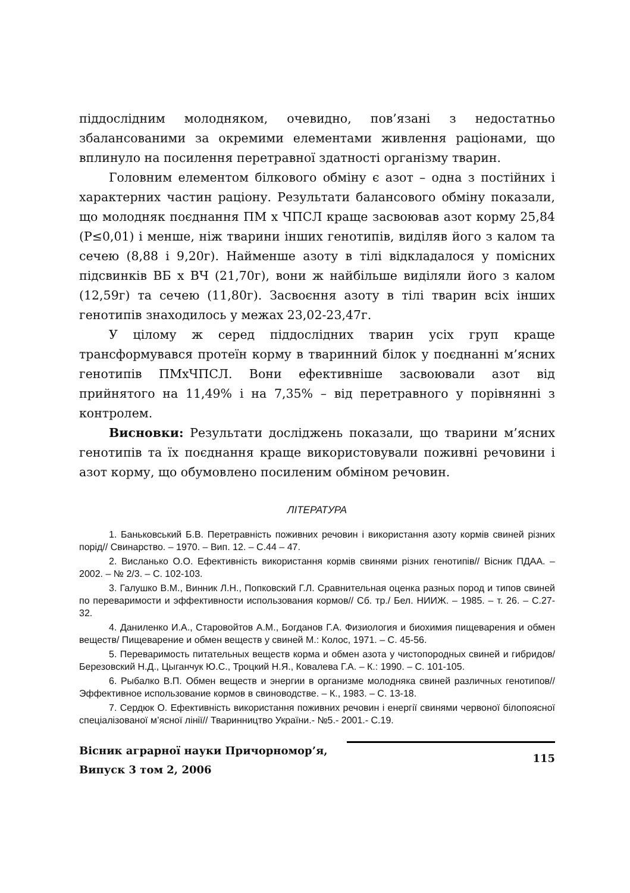піддослідним молодняком, очевидно, пов’язані з недостатньо збалансованими за окремими елементами живлення раціонами, що вплинуло на посилення перетравної здатності організму тварин.
Головним елементом білкового обміну є азот – одна з постійних і характерних частин раціону. Результати балансового обміну показали, що молодняк поєднання ПМ х ЧПСЛ краще засвоював азот корму 25,84 (Р≤0,01) і менше, ніж тварини інших генотипів, виділяв його з калом та сечею (8,88 і 9,20г). Найменше азоту в тілі відкладалося у помісних підсвинків ВБ х ВЧ (21,70г), вони ж найбільше виділяли його з калом (12,59г) та сечею (11,80г). Засвоєння азоту в тілі тварин всіх інших генотипів знаходилось у межах 23,02-23,47г.
У цілому ж серед піддослідних тварин усіх груп краще трансформувався протеїн корму в тваринний білок у поєднанні м’ясних генотипів ПМхЧПСЛ. Вони ефективніше засвоювали азот від прийнятого на 11,49% і на 7,35% – від перетравного у порівнянні з контролем.
Висновки: Результати досліджень показали, що тварини м’ясних генотипів та їх поєднання краще використовували поживні речовини і азот корму, що обумовлено посиленим обміном речовин.
ЛІТЕРАТУРА
1. Баньковський Б.В. Перетравність поживних речовин і використання азоту кормів свиней різних порід// Свинарство. – 1970. – Вип. 12. – С.44 – 47.
2. Висланько О.О. Ефективність використання кормів свинями різних генотипів// Вісник ПДАА. – 2002. – № 2/3. – С. 102-103.
3. Галушко В.М., Винник Л.Н., Попковский Г.Л. Сравнительная оценка разных пород и типов свиней по переваримости и эффективности использования кормов// Сб. тр./ Бел. НИИЖ. – 1985. – т. 26. – С.27-32.
4. Даниленко И.А., Старовойтов А.М., Богданов Г.А. Физиология и биохимия пищеварения и обмен веществ/ Пищеварение и обмен веществ у свиней М.: Колос, 1971. – С. 45-56.
5. Переваримость питательных веществ корма и обмен азота у чистопородных свиней и гибридов/ Березовский Н.Д., Цыганчук Ю.С., Троцкий Н.Я., Ковалева Г.А. – К.: 1990. – С. 101-105.
6. Рыбалко В.П. Обмен веществ и энергии в организме молодняка свиней различных генотипов//Эффективное использование кормов в свиноводстве. – К., 1983. – С. 13-18.
7. Сердюк О. Ефективність використання поживних речовин і енергії свинями червоної білопоясної спеціалізованої м’ясної лінії// Тваринництво України.- №5.- 2001.- С.19.
Вісник аграрної науки Причорномор’я,
Випуск 3 том 2, 2006
115